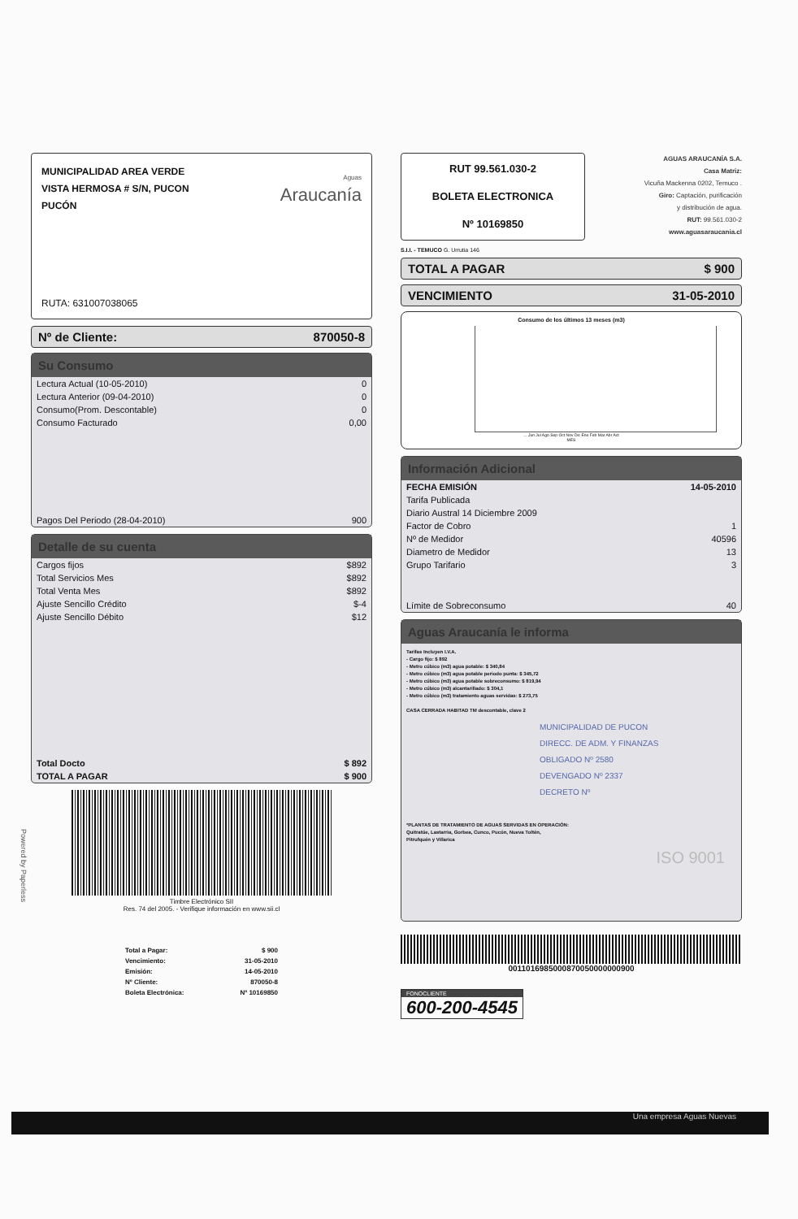MUNICIPALIDAD AREA VERDE
VISTA HERMOSA # S/N, PUCON
PUCÓN
Aguas
Araucanía
RUTA: 631007038065
Nº de Cliente: 870050-8
Su Consumo
| Lectura Actual (10-05-2010) | 0 |
| Lectura Anterior (09-04-2010) | 0 |
| Consumo(Prom. Descontable) | 0 |
| Consumo Facturado | 0,00 |
| Pagos Del Periodo (28-04-2010) | 900 |
Detalle de su cuenta
| Cargos fijos | $892 |
| Total Servicios Mes | $892 |
| Total Venta Mes | $892 |
| Ajuste Sencillo Crédito | $-4 |
| Ajuste Sencillo Débito | $12 |
| Total Docto | $ 892 |
| TOTAL A PAGAR | $ 900 |
Timbre Electrónico SII
Res. 74 del 2005. - Verifique información en www.sii.cl
| Total a Pagar: | $ 900 |
| Vencimiento: | 31-05-2010 |
| Emisión: | 14-05-2010 |
| Nº Cliente: | 870050-8 |
| Boleta Electrónica: | Nº 10169850 |
RUT 99.561.030-2
BOLETA ELECTRONICA
Nº 10169850
S.I.I. - TEMUCO G. Urrutia 146
AGUAS ARAUCANÍA S.A.
Casa Matriz:
Vicuña Mackenna 0202, Temuco .
Giro: Captación, purificación
y distribución de agua.
RUT: 99.561.030-2
www.aguasaraucania.cl
TOTAL A PAGAR $ 900
VENCIMIENTO 31-05-2010
Consumo de los últimos 13 meses (m3)
... Jun Jul Ago Sep Oct Nov Dic Ene Feb Mar Abr Act
MES
Información Adicional
| FECHA EMISIÓN | 14-05-2010 |
| Tarifa Publicada | |
| Diario Austral 14 Diciembre 2009 | |
| Factor de Cobro | 1 |
| Nº de Medidor | 40596 |
| Diametro de Medidor | 13 |
| Grupo Tarifario | 3 |
| Límite de Sobreconsumo | 40 |
Aguas Araucanía le informa
Tarifas Incluyen I.V.A.
- Cargo fijo: $ 892
- Metro cúbico (m3) agua potable: $ 340,84
- Metro cúbico (m3) agua potable periodo punta: $ 345,72
- Metro cúbico (m3) agua potable sobreconsumo: $ 819,94
- Metro cúbico (m3) alcantarillado: $ 304,1
- Metro cúbico (m3) tratamiento aguas servidas: $ 273,75
CASA CERRADA HABITAD TM descontable, clave 2
MUNICIPALIDAD DE PUCON
DIRECC. DE ADM. Y FINANZAS
OBLIGADO Nº 2580
DEVENGADO Nº 2337
DECRETO Nº
*PLANTAS DE TRATAMIENTO DE AGUAS SERVIDAS EN OPERACIÓN:
Quitratúe, Lastarria, Gorbea, Cunco, Pucón, Nueva Toltén,
Pitrufquén y Villarica
ISO 9001
0011016985000870050000000900
FONOCLIENTE
600-200-4545
Una empresa Aguas Nuevas
Powered by Paperless